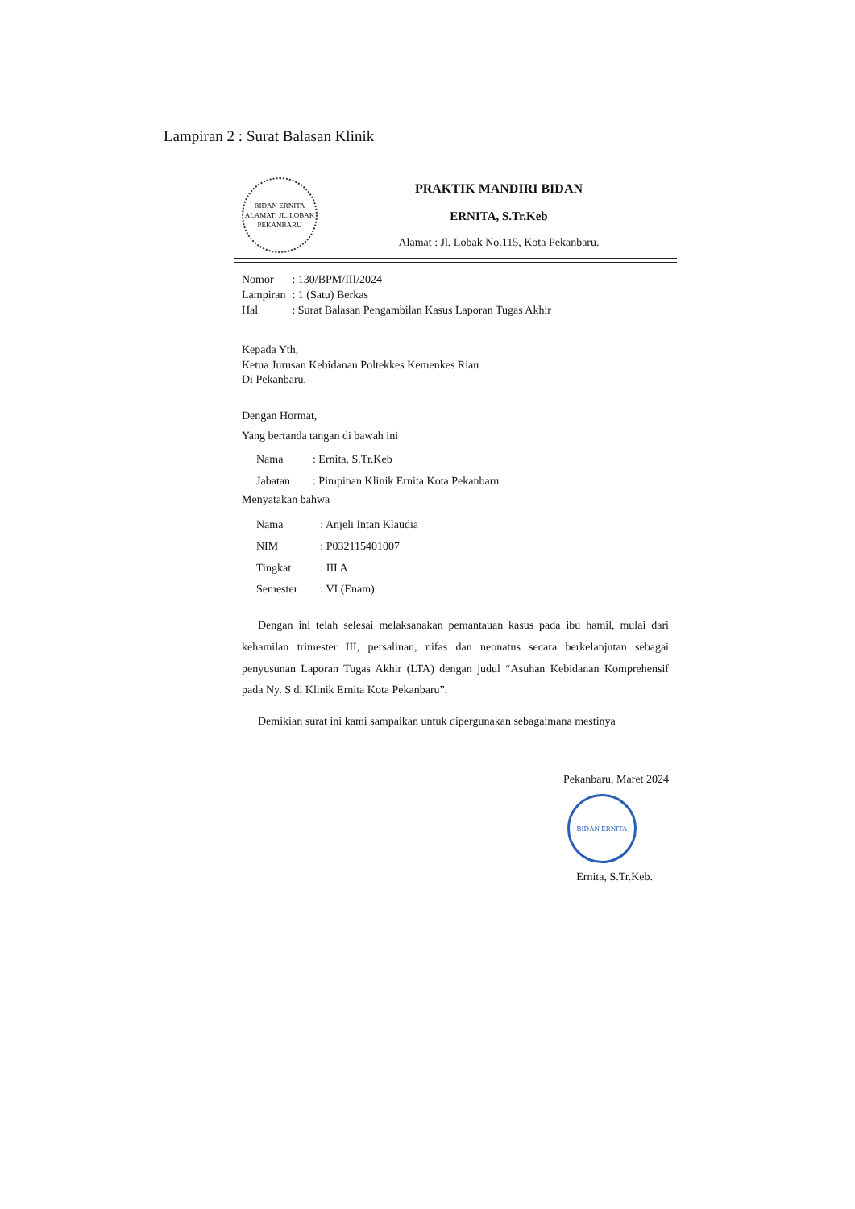Lampiran 2 : Surat Balasan Klinik
BIDAN ERNITA
ALAMAT: JL. LOBAK
PEKANBARU
PRAKTIK MANDIRI BIDAN
ERNITA, S.Tr.Keb
Alamat : Jl. Lobak No.115, Kota Pekanbaru.
| Nomor | : 130/BPM/III/2024 |
| Lampiran | : 1 (Satu) Berkas |
| Hal | : Surat Balasan Pengambilan Kasus Laporan Tugas Akhir |
Kepada Yth,
Ketua Jurusan Kebidanan Poltekkes Kemenkes Riau
Di Pekanbaru.
Dengan Hormat,
Yang bertanda tangan di bawah ini
| Nama | : Ernita, S.Tr.Keb |
| Jabatan | : Pimpinan Klinik Ernita Kota Pekanbaru |
Menyatakan bahwa
| Nama | : Anjeli Intan Klaudia |
| NIM | : P032115401007 |
| Tingkat | : III A |
| Semester | : VI (Enam) |
Dengan ini telah selesai melaksanakan pemantauan kasus pada ibu hamil, mulai dari kehamilan trimester III, persalinan, nifas dan neonatus secara berkelanjutan sebagai penyusunan Laporan Tugas Akhir (LTA) dengan judul “Asuhan Kebidanan Komprehensif pada Ny. S di Klinik Ernita Kota Pekanbaru”.
Demikian surat ini kami sampaikan untuk dipergunakan sebagaimana mestinya
Pekanbaru, Maret 2024
BIDAN ERNITA
Ernita, S.Tr.Keb.